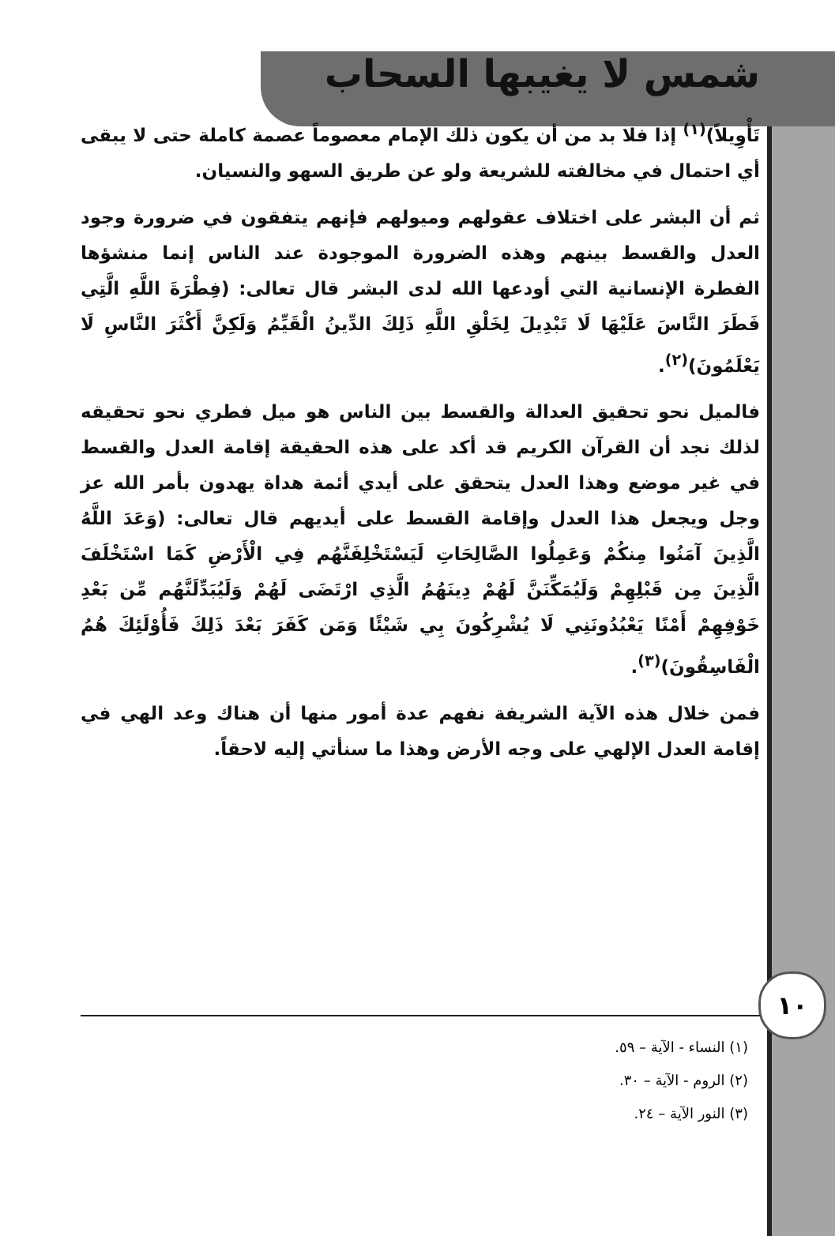شمس لا يغيبها السحاب
تَأْوِيلاً)<sup>(١)</sup> إذا فلا بد من أن يكون ذلك الإمام معصوماً عصمة كاملة حتى لا يبقى أي احتمال في مخالفته للشريعة ولو عن طريق السهو والنسيان.
ثم أن البشر على اختلاف عقولهم وميولهم فإنهم يتفقون في ضرورة وجود العدل والقسط بينهم وهذه الضرورة الموجودة عند الناس إنما منشؤها الفطرة الإنسانية التي أودعها الله لدى البشر قال تعالى: (فِطْرَةَ اللَّهِ الَّتِي فَطَرَ النَّاسَ عَلَيْهَا لَا تَبْدِيلَ لِخَلْقِ اللَّهِ ذَلِكَ الدِّينُ الْقَيِّمُ وَلَكِنَّ أَكْثَرَ النَّاسِ لَا يَعْلَمُونَ)<sup>(٢)</sup>.
فالميل نحو تحقيق العدالة والقسط بين الناس هو ميل فطري نحو تحقيقه لذلك نجد أن القرآن الكريم قد أكد على هذه الحقيقة إقامة العدل والقسط في غير موضع وهذا العدل يتحقق على أيدي أئمة هداة يهدون بأمر الله عز وجل ويجعل هذا العدل وإقامة القسط على أيديهم قال تعالى: (وَعَدَ اللَّهُ الَّذِينَ آمَنُوا مِنكُمْ وَعَمِلُوا الصَّالِحَاتِ لَيَسْتَخْلِفَنَّهُم فِي الْأَرْضِ كَمَا اسْتَخْلَفَ الَّذِينَ مِن قَبْلِهِمْ وَلَيُمَكِّنَنَّ لَهُمْ دِينَهُمُ الَّذِي ارْتَضَى لَهُمْ وَلَيُبَدِّلَنَّهُم مِّن بَعْدِ خَوْفِهِمْ أَمْنًا يَعْبُدُونَنِي لَا يُشْرِكُونَ بِي شَيْئًا وَمَن كَفَرَ بَعْدَ ذَلِكَ فَأُوْلَئِكَ هُمُ الْفَاسِقُونَ)<sup>(٣)</sup>.
فمن خلال هذه الآية الشريفة نفهم عدة أمور منها أن هناك وعد الهي في إقامة العدل الإلهي على وجه الأرض وهذا ما سنأتي إليه لاحقاً.
١٠
(١) النساء - الآية – ٥٩.
(٢) الروم - الآية – ٣٠.
(٣) النور الآية – ٢٤.